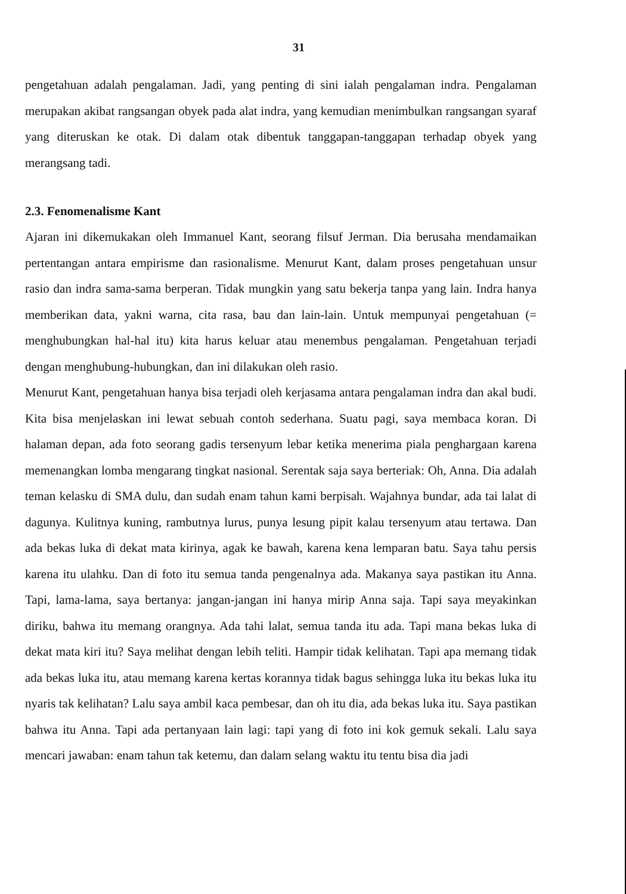31
pengetahuan adalah pengalaman. Jadi, yang penting di sini ialah pengalaman indra. Pengalaman merupakan akibat rangsangan obyek pada alat indra, yang kemudian menimbulkan rangsangan syaraf yang diteruskan ke otak. Di dalam otak dibentuk tanggapan-tanggapan terhadap obyek yang merangsang tadi.
2.3. Fenomenalisme Kant
Ajaran ini dikemukakan oleh Immanuel Kant, seorang filsuf Jerman. Dia berusaha mendamaikan pertentangan antara empirisme dan rasionalisme. Menurut Kant, dalam proses pengetahuan unsur rasio dan indra sama-sama berperan. Tidak mungkin yang satu bekerja tanpa yang lain. Indra hanya memberikan data, yakni warna, cita rasa, bau dan lain-lain. Untuk mempunyai pengetahuan (= menghubungkan hal-hal itu) kita harus keluar atau menembus pengalaman. Pengetahuan terjadi dengan menghubung-hubungkan, dan ini dilakukan oleh rasio.
Menurut Kant, pengetahuan hanya bisa terjadi oleh kerjasama antara pengalaman indra dan akal budi. Kita bisa menjelaskan ini lewat sebuah contoh sederhana. Suatu pagi, saya membaca koran. Di halaman depan, ada foto seorang gadis tersenyum lebar ketika menerima piala penghargaan karena memenangkan lomba mengarang tingkat nasional. Serentak saja saya berteriak: Oh, Anna. Dia adalah teman kelasku di SMA dulu, dan sudah enam tahun kami berpisah. Wajahnya bundar, ada tai lalat di dagunya. Kulitnya kuning, rambutnya lurus, punya lesung pipit kalau tersenyum atau tertawa. Dan ada bekas luka di dekat mata kirinya, agak ke bawah, karena kena lemparan batu. Saya tahu persis karena itu ulahku. Dan di foto itu semua tanda pengenalnya ada. Makanya saya pastikan itu Anna. Tapi, lama-lama, saya bertanya: jangan-jangan ini hanya mirip Anna saja. Tapi saya meyakinkan diriku, bahwa itu memang orangnya. Ada tahi lalat, semua tanda itu ada. Tapi mana bekas luka di dekat mata kiri itu? Saya melihat dengan lebih teliti. Hampir tidak kelihatan. Tapi apa memang tidak ada bekas luka itu, atau memang karena kertas korannya tidak bagus sehingga luka itu bekas luka itu nyaris tak kelihatan? Lalu saya ambil kaca pembesar, dan oh itu dia, ada bekas luka itu. Saya pastikan bahwa itu Anna. Tapi ada pertanyaan lain lagi: tapi yang di foto ini kok gemuk sekali. Lalu saya mencari jawaban: enam tahun tak ketemu, dan dalam selang waktu itu tentu bisa dia jadi